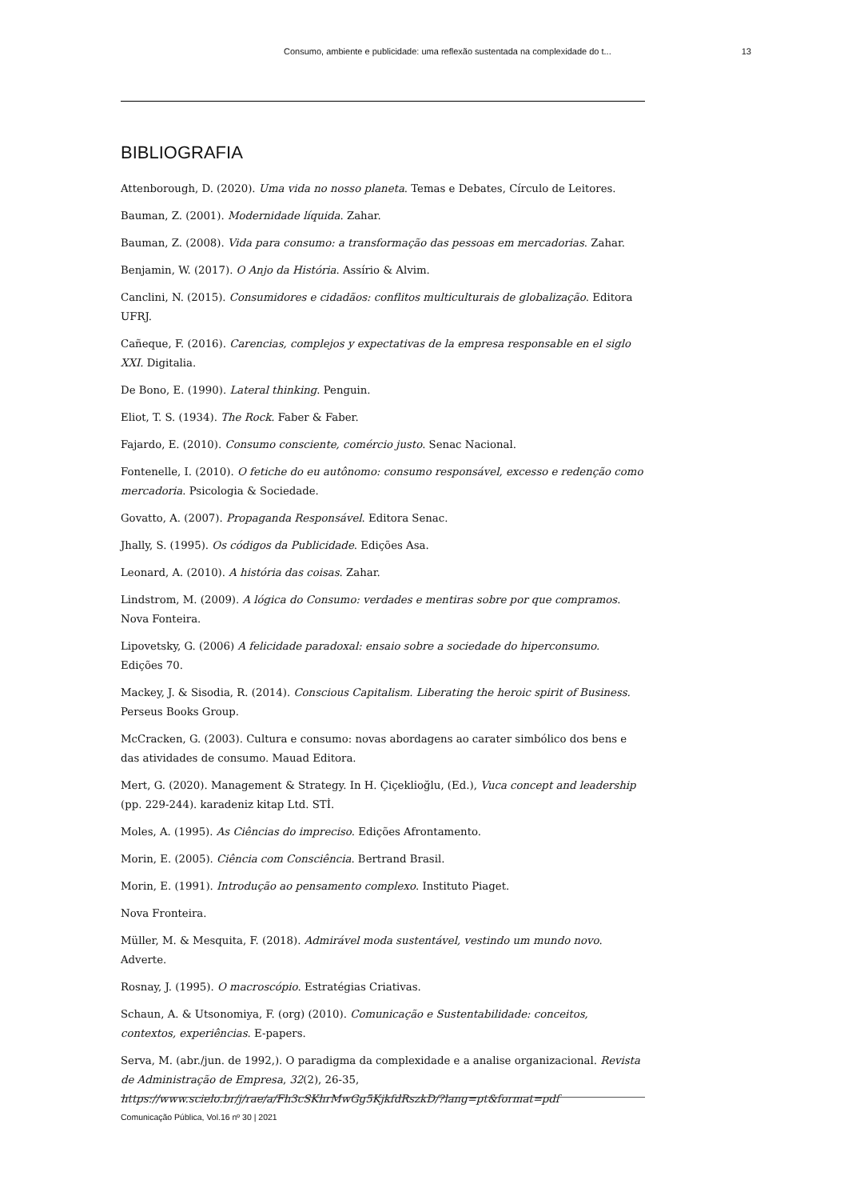Consumo, ambiente e publicidade: uma reflexão sustentada na complexidade do t... 13
BIBLIOGRAFIA
Attenborough, D. (2020). Uma vida no nosso planeta. Temas e Debates, Círculo de Leitores.
Bauman, Z. (2001). Modernidade líquida. Zahar.
Bauman, Z. (2008). Vida para consumo: a transformação das pessoas em mercadorias. Zahar.
Benjamin, W. (2017). O Anjo da História. Assírio & Alvim.
Canclini, N. (2015). Consumidores e cidadãos: conflitos multiculturais de globalização. Editora UFRJ.
Cañeque, F. (2016). Carencias, complejos y expectativas de la empresa responsable en el siglo XXI. Digitalia.
De Bono, E. (1990). Lateral thinking. Penguin.
Eliot, T. S. (1934). The Rock. Faber & Faber.
Fajardo, E. (2010). Consumo consciente, comércio justo. Senac Nacional.
Fontenelle, I. (2010). O fetiche do eu autônomo: consumo responsável, excesso e redenção como mercadoria. Psicologia & Sociedade.
Govatto, A. (2007). Propaganda Responsável. Editora Senac.
Jhally, S. (1995). Os códigos da Publicidade. Edições Asa.
Leonard, A. (2010). A história das coisas. Zahar.
Lindstrom, M. (2009). A lógica do Consumo: verdades e mentiras sobre por que compramos. Nova Fonteira.
Lipovetsky, G. (2006) A felicidade paradoxal: ensaio sobre a sociedade do hiperconsumo. Edições 70.
Mackey, J. & Sisodia, R. (2014). Conscious Capitalism. Liberating the heroic spirit of Business. Perseus Books Group.
McCracken, G. (2003). Cultura e consumo: novas abordagens ao carater simbólico dos bens e das atividades de consumo. Mauad Editora.
Mert, G. (2020). Management & Strategy. In H. Çiçekli̇oğlu, (Ed.), Vuca concept and leadership (pp. 229-244). karadeni̇z ki̇tap Ltd. STİ.
Moles, A. (1995). As Ciências do impreciso. Edições Afrontamento.
Morin, E. (2005). Ciência com Consciência. Bertrand Brasil.
Morin, E. (1991). Introdução ao pensamento complexo. Instituto Piaget.
Nova Fronteira.
Müller, M. & Mesquita, F. (2018). Admirável moda sustentável, vestindo um mundo novo. Adverte.
Rosnay, J. (1995). O macroscópio. Estratégias Criativas.
Schaun, A. & Utsonomiya, F. (org) (2010). Comunicação e Sustentabilidade: conceitos, contextos, experiências. E-papers.
Serva, M. (abr./jun. de 1992,). O paradigma da complexidade e a analise organizacional. Revista de Administração de Empresa, 32(2), 26-35, https://www.scielo.br/j/rae/a/Fh3cSKhrMwGg5KjkfdRszkD/?lang=pt&format=pdf
Comunicação Pública, Vol.16 nº 30 | 2021